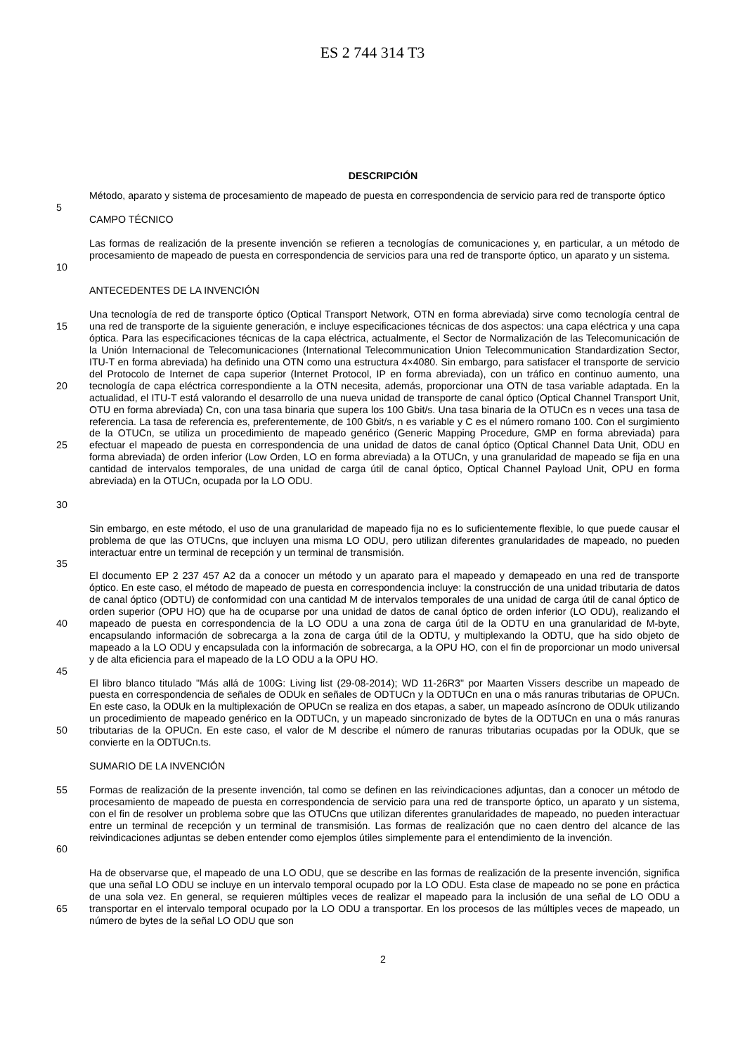ES 2 744 314 T3
DESCRIPCIÓN
Método, aparato y sistema de procesamiento de mapeado de puesta en correspondencia de servicio para red de transporte óptico
5
CAMPO TÉCNICO
10 Las formas de realización de la presente invención se refieren a tecnologías de comunicaciones y, en particular, a un método de procesamiento de mapeado de puesta en correspondencia de servicios para una red de transporte óptico, un aparato y un sistema.
ANTECEDENTES DE LA INVENCIÓN
15
20
25
30
Una tecnología de red de transporte óptico (Optical Transport Network, OTN en forma abreviada) sirve como tecnología central de una red de transporte de la siguiente generación, e incluye especificaciones técnicas de dos aspectos: una capa eléctrica y una capa óptica. Para las especificaciones técnicas de la capa eléctrica, actualmente, el Sector de Normalización de las Telecomunicación de la Unión Internacional de Telecomunicaciones (International Telecommunication Union Telecommunication Standardization Sector, ITU-T en forma abreviada) ha definido una OTN como una estructura 4×4080. Sin embargo, para satisfacer el transporte de servicio del Protocolo de Internet de capa superior (Internet Protocol, IP en forma abreviada), con un tráfico en continuo aumento, una tecnología de capa eléctrica correspondiente a la OTN necesita, además, proporcionar una OTN de tasa variable adaptada. En la actualidad, el ITU-T está valorando el desarrollo de una nueva unidad de transporte de canal óptico (Optical Channel Transport Unit, OTU en forma abreviada) Cn, con una tasa binaria que supera los 100 Gbit/s. Una tasa binaria de la OTUCn es n veces una tasa de referencia. La tasa de referencia es, preferentemente, de 100 Gbit/s, n es variable y C es el número romano 100. Con el surgimiento de la OTUCn, se utiliza un procedimiento de mapeado genérico (Generic Mapping Procedure, GMP en forma abreviada) para efectuar el mapeado de puesta en correspondencia de una unidad de datos de canal óptico (Optical Channel Data Unit, ODU en forma abreviada) de orden inferior (Low Orden, LO en forma abreviada) a la OTUCn, y una granularidad de mapeado se fija en una cantidad de intervalos temporales, de una unidad de carga útil de canal óptico, Optical Channel Payload Unit, OPU en forma abreviada) en la OTUCn, ocupada por la LO ODU.
Sin embargo, en este método, el uso de una granularidad de mapeado fija no es lo suficientemente flexible, lo que puede causar el problema de que las OTUCns, que incluyen una misma LO ODU, pero utilizan diferentes granularidades de mapeado, no pueden interactuar entre un terminal de recepción y un terminal de transmisión.
35
40 El documento EP 2 237 457 A2 da a conocer un método y un aparato para el mapeado y demapeado en una red de transporte óptico. En este caso, el método de mapeado de puesta en correspondencia incluye: la construcción de una unidad tributaria de datos de canal óptico (ODTU) de conformidad con una cantidad M de intervalos temporales de una unidad de carga útil de canal óptico de orden superior (OPU HO) que ha de ocuparse por una unidad de datos de canal óptico de orden inferior (LO ODU), realizando el mapeado de puesta en correspondencia de la LO ODU a una zona de carga útil de la ODTU en una granularidad de M-byte, encapsulando información de sobrecarga a la zona de carga útil de la ODTU, y multiplexando la ODTU, que ha sido objeto de mapeado a la LO ODU y encapsulada con la información de sobrecarga, a la OPU HO, con el fin de proporcionar un modo universal y de alta eficiencia para el mapeado de la LO ODU a la OPU HO.
45
50 El libro blanco titulado "Más allá de 100G: Living list (29-08-2014); WD 11-26R3" por Maarten Vissers describe un mapeado de puesta en correspondencia de señales de ODUk en señales de ODTUCn y la ODTUCn en una o más ranuras tributarias de OPUCn. En este caso, la ODUk en la multiplexación de OPUCn se realiza en dos etapas, a saber, un mapeado asíncrono de ODUk utilizando un procedimiento de mapeado genérico en la ODTUCn, y un mapeado sincronizado de bytes de la ODTUCn en una o más ranuras tributarias de la OPUCn. En este caso, el valor de M describe el número de ranuras tributarias ocupadas por la ODUk, que se convierte en la ODTUCn.ts.
SUMARIO DE LA INVENCIÓN
55
60
Formas de realización de la presente invención, tal como se definen en las reivindicaciones adjuntas, dan a conocer un método de procesamiento de mapeado de puesta en correspondencia de servicio para una red de transporte óptico, un aparato y un sistema, con el fin de resolver un problema sobre que las OTUCns que utilizan diferentes granularidades de mapeado, no pueden interactuar entre un terminal de recepción y un terminal de transmisión. Las formas de realización que no caen dentro del alcance de las reivindicaciones adjuntas se deben entender como ejemplos útiles simplemente para el entendimiento de la invención.
65 Ha de observarse que, el mapeado de una LO ODU, que se describe en las formas de realización de la presente invención, significa que una señal LO ODU se incluye en un intervalo temporal ocupado por la LO ODU. Esta clase de mapeado no se pone en práctica de una sola vez. En general, se requieren múltiples veces de realizar el mapeado para la inclusión de una señal de LO ODU a transportar en el intervalo temporal ocupado por la LO ODU a transportar. En los procesos de las múltiples veces de mapeado, un número de bytes de la señal LO ODU que son
2